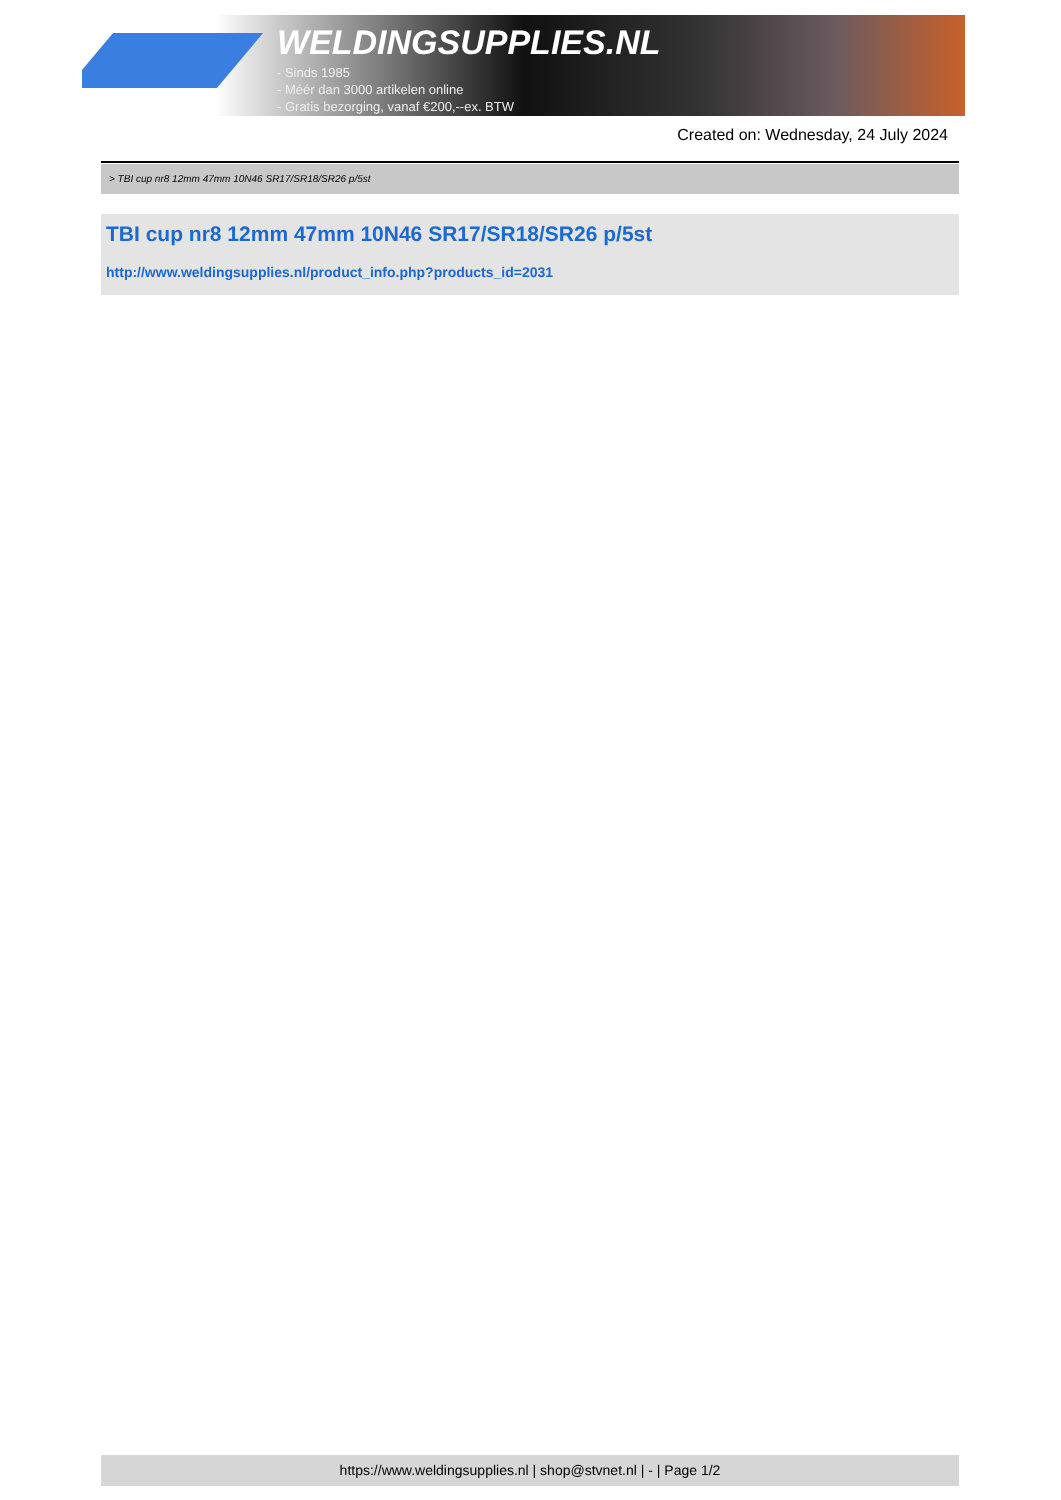WELDINGSUPPLIES.NL
- Sinds 1985
- Méér dan 3000 artikelen online
- Gratis bezorging, vanaf €200,--ex. BTW
Created on: Wednesday, 24 July 2024
> TBI cup nr8 12mm 47mm 10N46 SR17/SR18/SR26 p/5st
TBI cup nr8 12mm 47mm 10N46 SR17/SR18/SR26 p/5st
http://www.weldingsupplies.nl/product_info.php?products_id=2031
https://www.weldingsupplies.nl | shop@stvnet.nl | - | Page 1/2